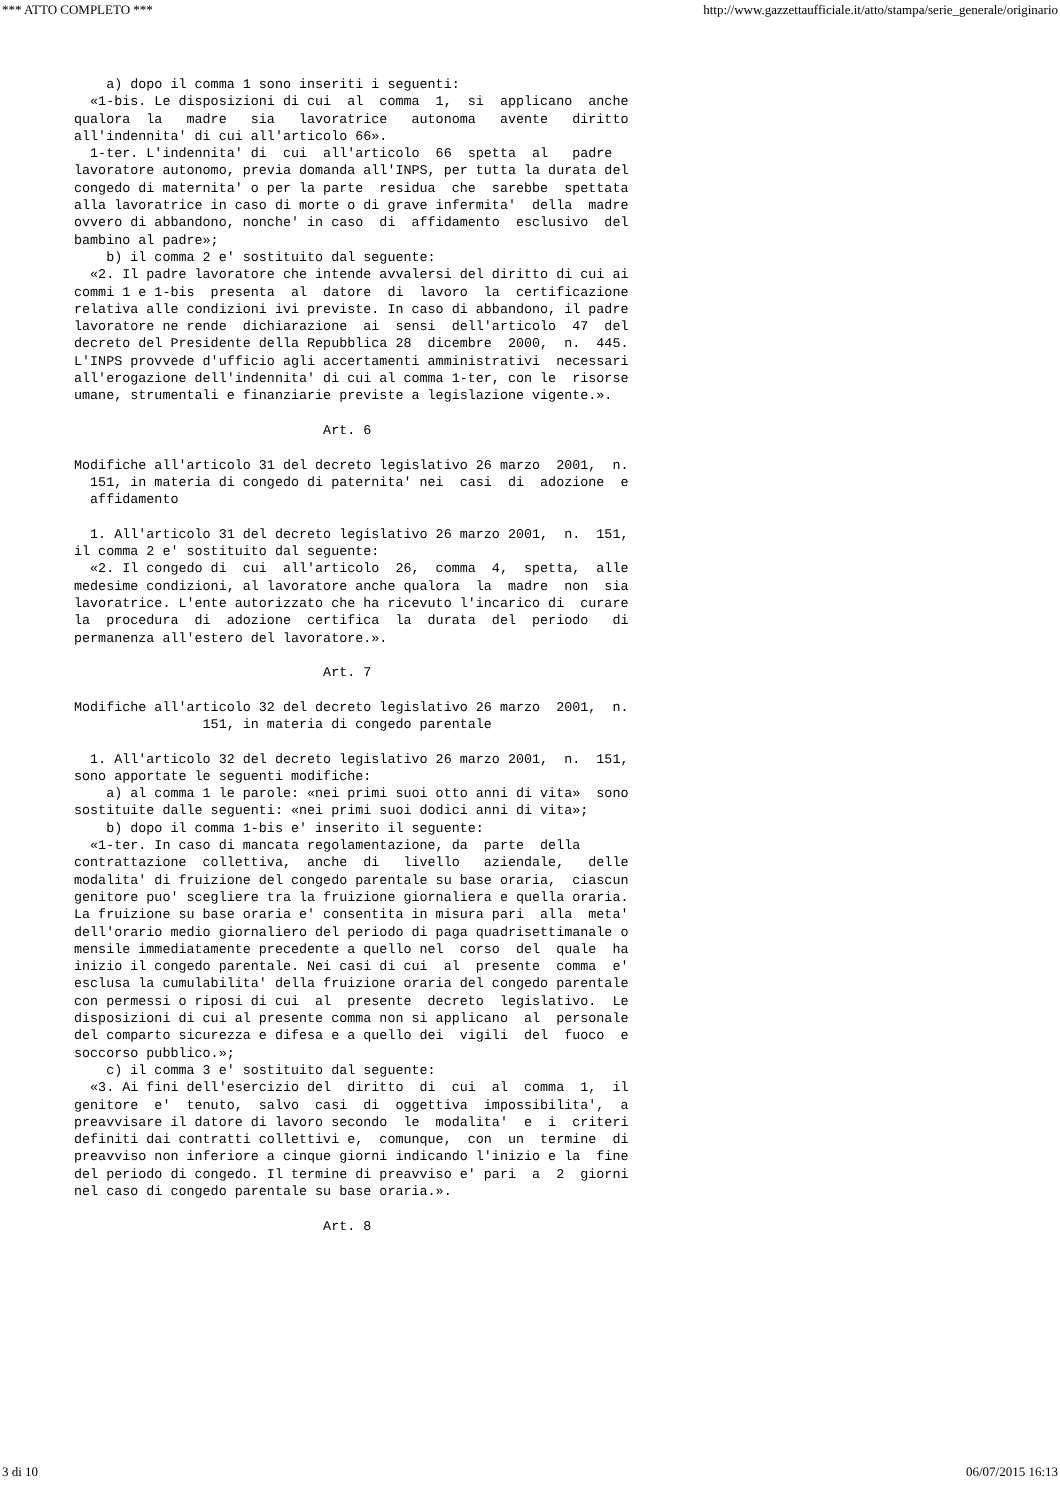*** ATTO COMPLETO *** http://www.gazzettaufficiale.it/atto/stampa/serie_generale/originario
    a) dopo il comma 1 sono inseriti i seguenti: 
  «1-bis. Le disposizioni di cui  al  comma  1,  si  applicano  anche
qualora  la   madre   sia   lavoratrice   autonoma   avente   diritto
all'indennita' di cui all'articolo 66». 
  1-ter. L'indennita' di  cui  all'articolo  66  spetta  al   padre
lavoratore autonomo, previa domanda all'INPS, per tutta la durata del
congedo di maternita' o per la parte  residua  che  sarebbe  spettata
alla lavoratrice in caso di morte o di grave infermita'  della  madre
ovvero di abbandono, nonche' in caso  di  affidamento  esclusivo  del
bambino al padre»; 
    b) il comma 2 e' sostituito dal seguente: 
  «2. Il padre lavoratore che intende avvalersi del diritto di cui ai
commi 1 e 1-bis  presenta  al  datore  di  lavoro  la  certificazione
relativa alle condizioni ivi previste. In caso di abbandono, il padre
lavoratore ne rende  dichiarazione  ai  sensi  dell'articolo  47  del
decreto del Presidente della Repubblica 28  dicembre  2000,  n.  445.
L'INPS provvede d'ufficio agli accertamenti amministrativi  necessari
all'erogazione dell'indennita' di cui al comma 1-ter, con le  risorse
umane, strumentali e finanziarie previste a legislazione vigente.». 

                               Art. 6 

Modifiche all'articolo 31 del decreto legislativo 26 marzo  2001,  n.
  151, in materia di congedo di paternita' nei  casi  di  adozione  e
  affidamento 

  1. All'articolo 31 del decreto legislativo 26 marzo 2001,  n.  151,
il comma 2 e' sostituito dal seguente: 
  «2. Il congedo di  cui  all'articolo  26,  comma  4,  spetta,  alle
medesime condizioni, al lavoratore anche qualora  la  madre  non  sia
lavoratrice. L'ente autorizzato che ha ricevuto l'incarico di  curare
la  procedura  di  adozione  certifica  la  durata  del  periodo   di
permanenza all'estero del lavoratore.». 

                               Art. 7 

Modifiche all'articolo 32 del decreto legislativo 26 marzo  2001,  n.
                151, in materia di congedo parentale 

  1. All'articolo 32 del decreto legislativo 26 marzo 2001,  n.  151,
sono apportate le seguenti modifiche: 
    a) al comma 1 le parole: «nei primi suoi otto anni di vita»  sono
sostituite dalle seguenti: «nei primi suoi dodici anni di vita»; 
    b) dopo il comma 1-bis e' inserito il seguente: 
  «1-ter. In caso di mancata regolamentazione, da  parte  della
contrattazione  collettiva,  anche  di   livello   aziendale,   delle
modalita' di fruizione del congedo parentale su base oraria,  ciascun
genitore puo' scegliere tra la fruizione giornaliera e quella oraria.
La fruizione su base oraria e' consentita in misura pari  alla  meta'
dell'orario medio giornaliero del periodo di paga quadrisettimanale o
mensile immediatamente precedente a quello nel  corso  del  quale  ha
inizio il congedo parentale. Nei casi di cui  al  presente  comma  e'
esclusa la cumulabilita' della fruizione oraria del congedo parentale
con permessi o riposi di cui  al  presente  decreto  legislativo.  Le
disposizioni di cui al presente comma non si applicano  al  personale
del comparto sicurezza e difesa e a quello dei  vigili  del  fuoco  e
soccorso pubblico.»; 
    c) il comma 3 e' sostituito dal seguente: 
  «3. Ai fini dell'esercizio del  diritto  di  cui  al  comma  1,  il
genitore  e'  tenuto,  salvo  casi  di  oggettiva  impossibilita',  a
preavvisare il datore di lavoro secondo  le  modalita'  e  i  criteri
definiti dai contratti collettivi e,  comunque,  con  un  termine  di
preavviso non inferiore a cinque giorni indicando l'inizio e la  fine
del periodo di congedo. Il termine di preavviso e' pari  a  2  giorni
nel caso di congedo parentale su base oraria.». 

                               Art. 8 
3 di 10 06/07/2015 16:13